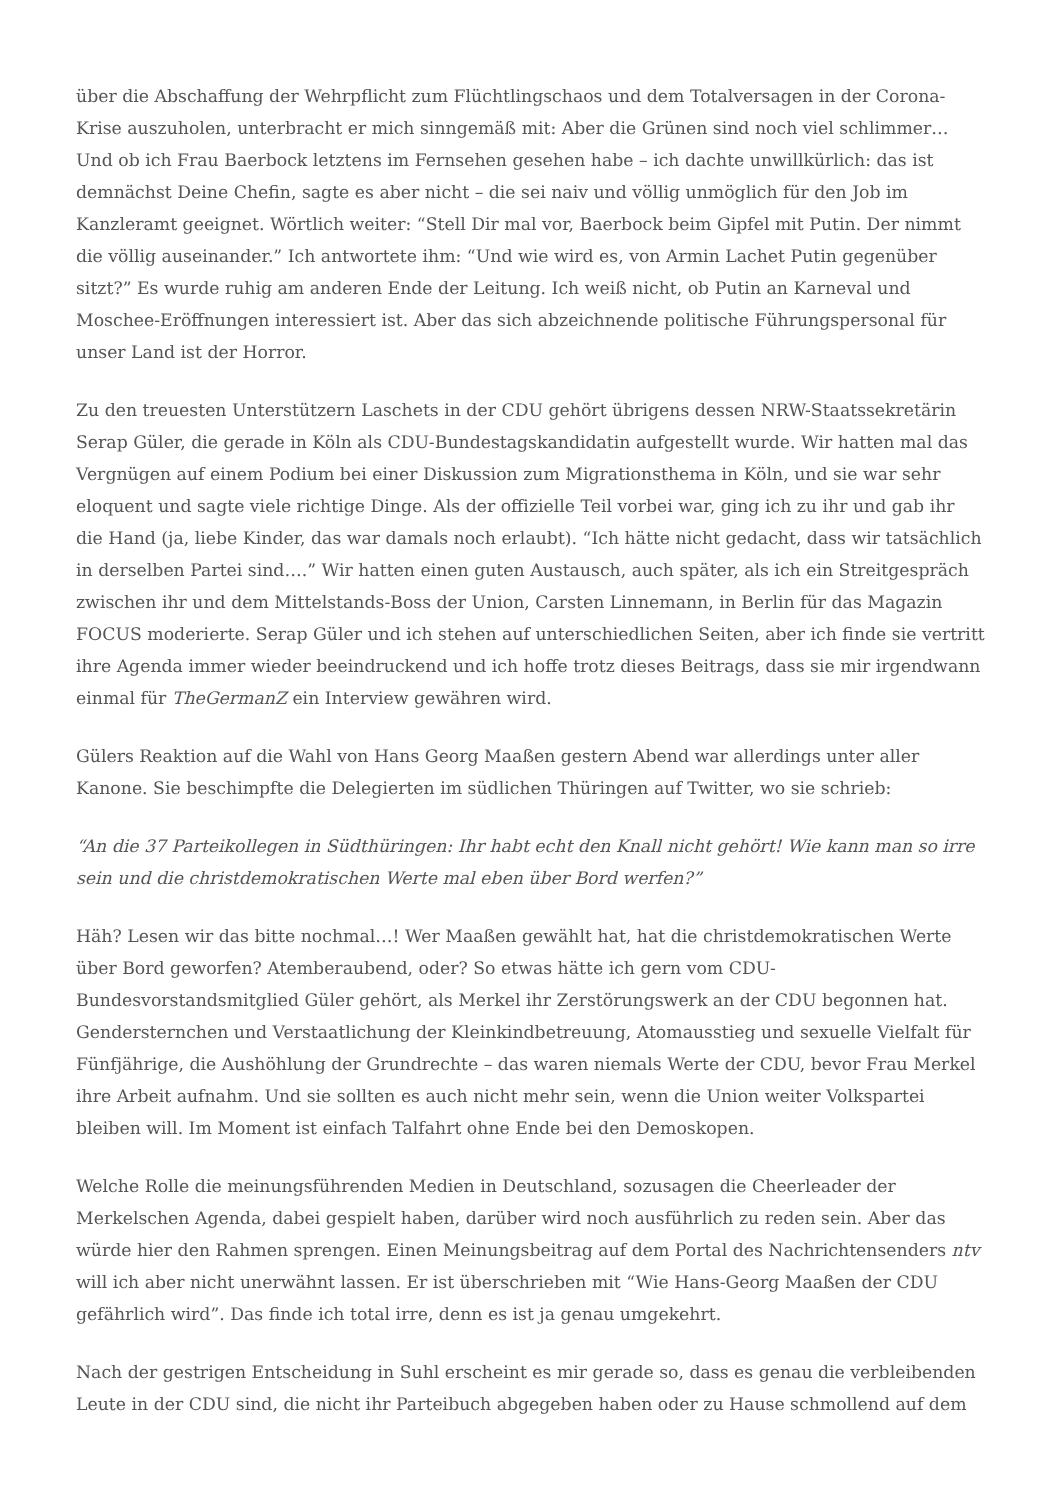über die Abschaffung der Wehrpflicht zum Flüchtlingschaos und dem Totalversagen in der Corona-Krise auszuholen, unterbracht er mich sinngemäß mit: Aber die Grünen sind noch viel schlimmer… Und ob ich Frau Baerbock letztens im Fernsehen gesehen habe – ich dachte unwillkürlich: das ist demnächst Deine Chefin, sagte es aber nicht – die sei naiv und völlig unmöglich für den Job im Kanzleramt geeignet. Wörtlich weiter: “Stell Dir mal vor, Baerbock beim Gipfel mit Putin. Der nimmt die völlig auseinander.” Ich antwortete ihm: “Und wie wird es, von Armin Lachet Putin gegenüber sitzt?” Es wurde ruhig am anderen Ende der Leitung. Ich weiß nicht, ob Putin an Karneval und Moschee-Eröffnungen interessiert ist. Aber das sich abzeichnende politische Führungspersonal für unser Land ist der Horror.
Zu den treuesten Unterstützern Laschets in der CDU gehört übrigens dessen NRW-Staatssekretärin Serap Güler, die gerade in Köln als CDU-Bundestagskandidatin aufgestellt wurde. Wir hatten mal das Vergnügen auf einem Podium bei einer Diskussion zum Migrationsthema in Köln, und sie war sehr eloquent und sagte viele richtige Dinge. Als der offizielle Teil vorbei war, ging ich zu ihr und gab ihr die Hand (ja, liebe Kinder, das war damals noch erlaubt). “Ich hätte nicht gedacht, dass wir tatsächlich in derselben Partei sind….” Wir hatten einen guten Austausch, auch später, als ich ein Streitgespräch zwischen ihr und dem Mittelstands-Boss der Union, Carsten Linnemann, in Berlin für das Magazin FOCUS moderierte. Serap Güler und ich stehen auf unterschiedlichen Seiten, aber ich finde sie vertritt ihre Agenda immer wieder beeindruckend und ich hoffe trotz dieses Beitrags, dass sie mir irgendwann einmal für TheGermanZ ein Interview gewähren wird.
Gülers Reaktion auf die Wahl von Hans Georg Maaßen gestern Abend war allerdings unter aller Kanone. Sie beschimpfte die Delegierten im südlichen Thüringen auf Twitter, wo sie schrieb:
“An die 37 Parteikollegen in Südthüringen: Ihr habt echt den Knall nicht gehört! Wie kann man so irre sein und die christdemokratischen Werte mal eben über Bord werfen?”
Häh? Lesen wir das bitte nochmal…! Wer Maaßen gewählt hat, hat die christdemokratischen Werte über Bord geworfen? Atemberaubend, oder? So etwas hätte ich gern vom CDU-Bundesvorstandsmitglied Güler gehört, als Merkel ihr Zerstörungswerk an der CDU begonnen hat. Gendersternchen und Verstaatlichung der Kleinkindbetreuung, Atomausstieg und sexuelle Vielfalt für Fünfjährige, die Aushöhlung der Grundrechte – das waren niemals Werte der CDU, bevor Frau Merkel ihre Arbeit aufnahm. Und sie sollten es auch nicht mehr sein, wenn die Union weiter Volkspartei bleiben will. Im Moment ist einfach Talfahrt ohne Ende bei den Demoskopen.
Welche Rolle die meinungsführenden Medien in Deutschland, sozusagen die Cheerleader der Merkelschen Agenda, dabei gespielt haben, darüber wird noch ausführlich zu reden sein. Aber das würde hier den Rahmen sprengen. Einen Meinungsbeitrag auf dem Portal des Nachrichtensenders ntv will ich aber nicht unerwähnt lassen. Er ist überschrieben mit “Wie Hans-Georg Maaßen der CDU gefährlich wird”. Das finde ich total irre, denn es ist ja genau umgekehrt.
Nach der gestrigen Entscheidung in Suhl erscheint es mir gerade so, dass es genau die verbleibenden Leute in der CDU sind, die nicht ihr Parteibuch abgegeben haben oder zu Hause schmollend auf dem